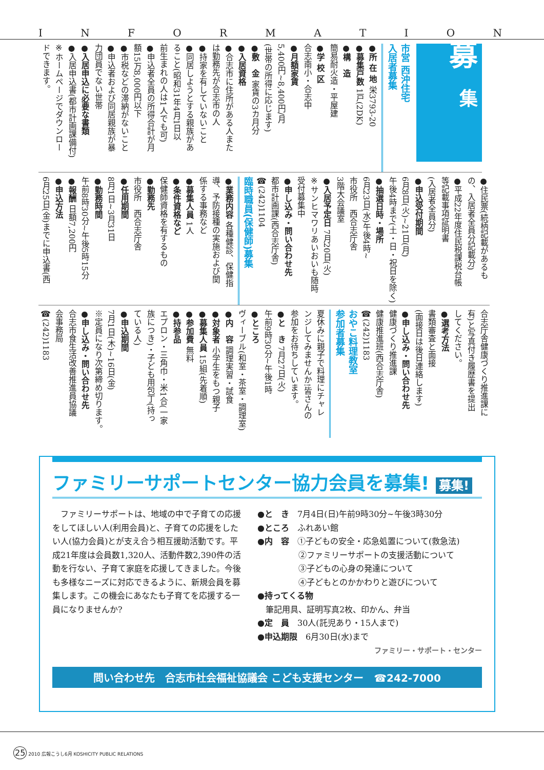INFORMATION
募
集
市営 西沖住宅
入居者募集
●所 在 地 栄3793-20
●募集戸数 1戸(2DK)
●構　造
簡易耐火造・平屋建
●学 校 区
合志南小・合志中
●月額家賃
5,400円~8,400円/月
(世帯の所得に応じます)
●敷　金 家賃の3カ月分
●入居資格
●合志市に住所がある人また
は勤務先が合志市の人
●持家を有していないこと
●同居しようとする親族があ
ること(昭和31年4月1日以
前生まれの人は1人でも可)
●申込者全員の所得合計が月
額15万8,000円以下
●市税などの滞納がないこと
●申込者および同居親族が暴
力団員でない世帯
●入居申込に必要な書類
●入居申込書(都市計画課備付)
※ホームページでダウンロー
ドできます。
●住民票(続柄記載があるも
の、入居者全員分記載分)
●平成22年度住民税課税台帳
等記載事項証明書
(入居者全員分)
●申込受付期間
6月8日(火)~21日(月)
午後4時まで(土・日・祝日を除く)
●抽選日時・場所
6月23日(水)午後4時~
市役所　西合志庁舎
3階大会議室
●入居予定日 7月20日(火)
※サンヒマワリあいおいも随時
受付募集中
●申し込み・問い合わせ先
都市計画課(西合志庁舎)
☎(242)1104
臨時職員(保健師)募集
●業務内容 各種健診、保健指
導、予防接種の実施および関
係する事務など
●募集人員 1人
●条件資格など
保健師資格を有するもの
●勤務先
市役所　西合志庁舎
●任用期間
8月1日~3月31日
●勤務時間
午前8時30分~午後5時15分
●報酬 日額7,200円
●申込方法
6月25日(金)までに申込書(西
合志庁舎健康づくり推進課に
有)と写真付き履歴書を提出
してください。
●選考方法
書類審査と面接
(面接日は後日連絡します)
●申し込み・問い合わせ先
健康づくり推進課
健康推進班(西合志庁舎)
☎(242)1183
おやこ料理教室
参加者募集
夏休みに親子で料理にチャレ
ンジしてみませんか!皆さんの
参加をお待ちしています。
●と　き 7月27日(火)
午前9時30分~午後1時
●ところ
ヴィーブル(和室・茶室・調理室)
●内　容 調理実習・試食
●対象者 小学生をもつ親子
●募集人員 15組(先着順)
●参加費 無料
●持参品
エプロン・三角巾・米1合(一家
族につき)・子ども用包丁(持っ
ている人)
●申込期間
7月1日(木)~16日(金)
※定員になり次第締め切ります。
●申し込み・問い合わせ先
合志市食生活改善推進員協議
会事務局
☎(242)1183
ファミリーサポートセンター協力会員を募集! 募集!
　ファミリーサポートは、地域の中で子育ての応援をしてほしい人(利用会員)と、子育ての応援をしたい人(協力会員)とが支え合う相互援助活動です。平成21年度は会員数1,320人、活動件数2,390件の活動を行ない、子育て家庭を応援してきました。今後も多様なニーズに対応できるように、新規会員を募集します。この機会にあなたも子育てを応援する一員になりませんか?
●と　き　7月4日(日)午前9時30分~午後3時30分
●ところ　ふれあい館
●内　容　①子どもの安全・応急処置について(救急法)
　　　　　②ファミリーサポートの支援活動について
　　　　　③子どもの心身の発達について
　　　　　④子どもとのかかわりと遊びについて
●持ってくる物
　筆記用具、証明写真2枚、印かん、弁当
●定　員　30人(託児あり・15人まで)
●申込期限　6月30日(水)まで
ファミリー・サポート・センター
問い合わせ先　合志市社会福祉協議会 こども支援センター　☎242-7000
25 2010 広報こうし6月 KOSHICITY PUBLIC RELATIONS